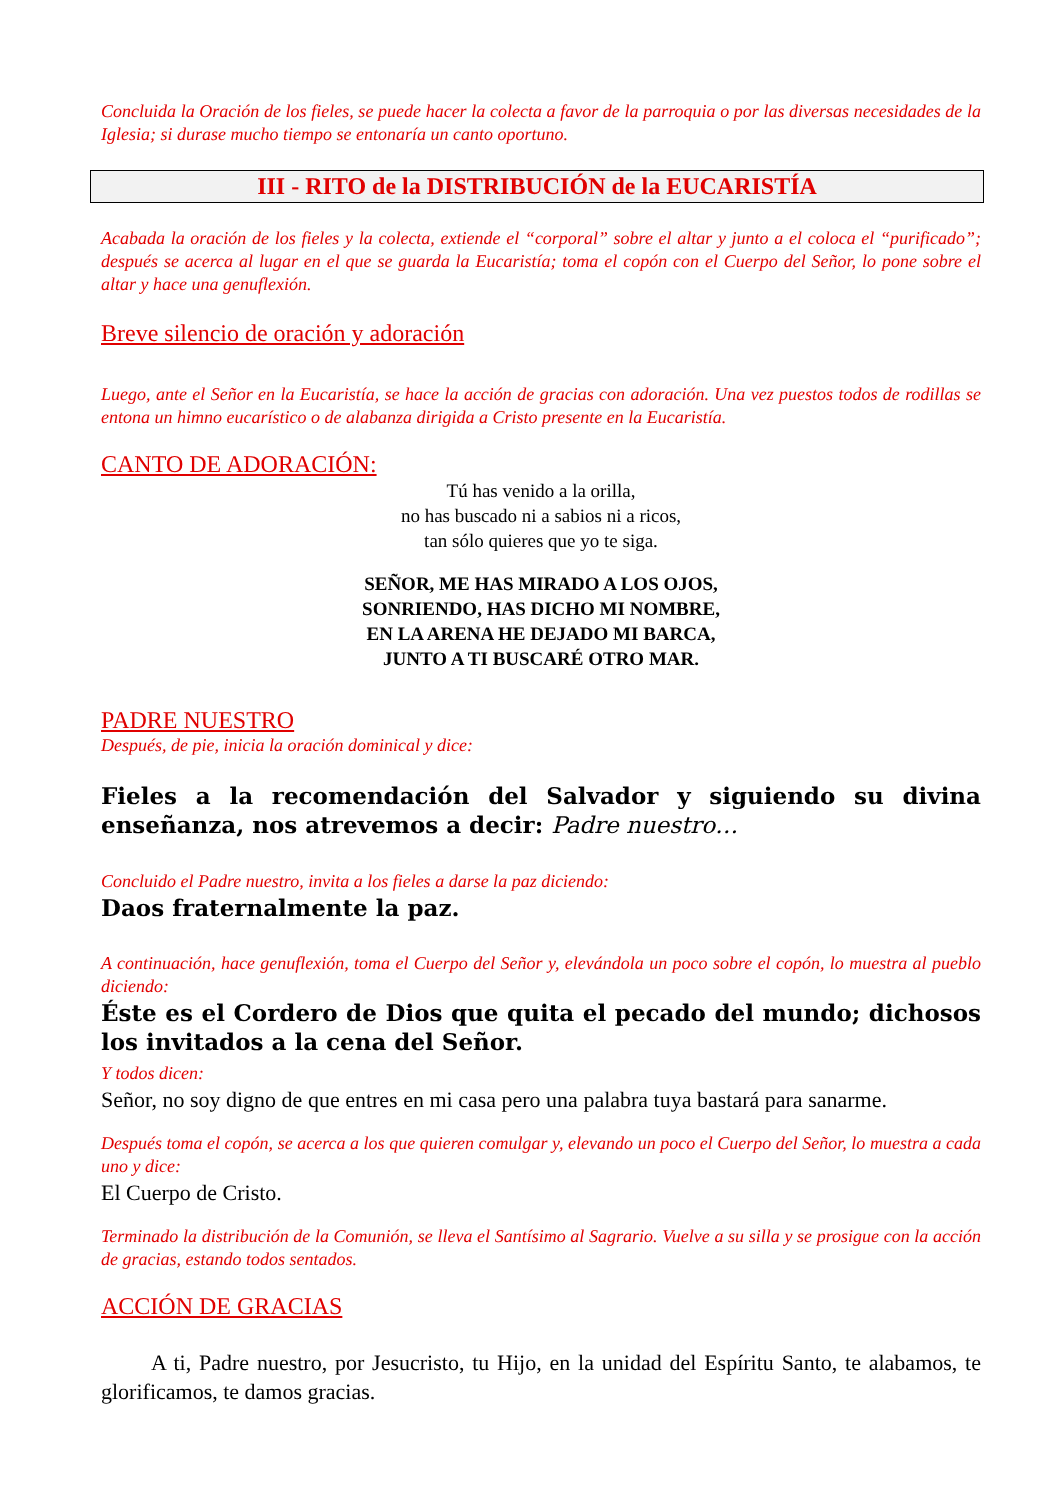Concluida la Oración de los fieles, se puede hacer la colecta a favor de la parroquia o por las diversas necesidades de la Iglesia; si durase mucho tiempo se entonaría un canto oportuno.
III - RITO de la DISTRIBUCIÓN de la EUCARISTÍA
Acabada la oración de los fieles y la colecta, extiende el “corporal” sobre el altar y junto a el coloca el “purificado”; después se acerca al lugar en el que se guarda la Eucaristía; toma el copón con el Cuerpo del Señor, lo pone sobre el altar y hace una genuflexión.
Breve silencio de oración y adoración
Luego, ante el Señor en la Eucaristía, se hace la acción de gracias con adoración. Una vez puestos todos de rodillas se entona un himno eucarístico o de alabanza dirigida a Cristo presente en la Eucaristía.
CANTO DE ADORACIÓN:
Tú has venido a la orilla,
no has buscado ni a sabios ni a ricos,
tan sólo quieres que yo te siga.
SEÑOR, ME HAS MIRADO A LOS OJOS,
SONRIENDO, HAS DICHO MI NOMBRE,
EN LA ARENA HE DEJADO MI BARCA,
JUNTO A TI BUSCARÉ OTRO MAR.
PADRE NUESTRO
Después, de pie, inicia la oración dominical y dice:
Fieles a la recomendación del Salvador y siguiendo su divina enseñanza, nos atrevemos a decir: Padre nuestro…
Concluido el Padre nuestro, invita a los fieles a darse la paz diciendo:
Daos fraternalmente la paz.
A continuación, hace genuflexión, toma el Cuerpo del Señor y, elevándola un poco sobre el copón, lo muestra al pueblo diciendo:
Éste es el Cordero de Dios que quita el pecado del mundo; dichosos los invitados a la cena del Señor.
Y todos dicen:
Señor, no soy digno de que entres en mi casa pero una palabra tuya bastará para sanarme.
Después toma el copón, se acerca a los que quieren comulgar y, elevando un poco el Cuerpo del Señor, lo muestra a cada uno y dice:
El Cuerpo de Cristo.
Terminado la distribución de la Comunión, se lleva el Santísimo al Sagrario. Vuelve a su silla y se prosigue con la acción de gracias, estando todos sentados.
ACCIÓN DE GRACIAS
A ti, Padre nuestro, por Jesucristo, tu Hijo, en la unidad del Espíritu Santo, te alabamos, te glorificamos, te damos gracias.